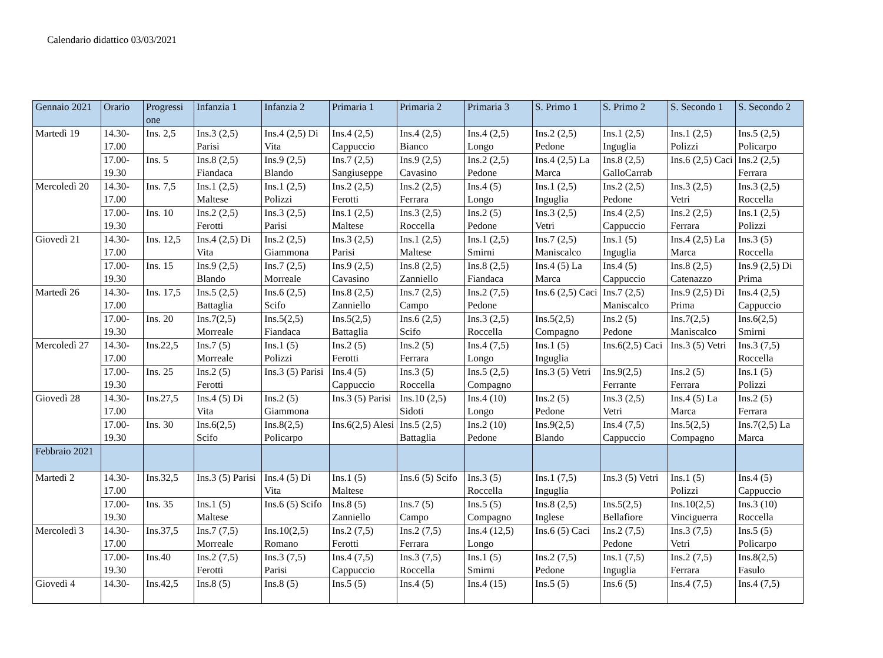Calendario didattico 03/03/2021
| Gennaio 2021 | Orario | Progressi one | Infanzia 1 | Infanzia 2 | Primaria 1 | Primaria 2 | Primaria 3 | S. Primo 1 | S. Primo 2 | S. Secondo 1 | S. Secondo 2 |
| --- | --- | --- | --- | --- | --- | --- | --- | --- | --- | --- | --- |
| Martedì 19 | 14.30-17.00 | Ins. 2,5 | Ins.3 (2,5) Parisi | Ins.4 (2,5) Di Vita | Ins.4 (2,5) Cappuccio | Ins.4 (2,5) Bianco | Ins.4 (2,5) Longo | Ins.2 (2,5) Pedone | Ins.1 (2,5) Inguglia | Ins.1 (2,5) Polizzi | Ins.5 (2,5) Policarpo |
| | 17.00-19.30 | Ins. 5 | Ins.8 (2,5) Fiandaca | Ins.9 (2,5) Blando | Ins.7 (2,5) Sangiuseppe | Ins.9 (2,5) Cavasino | Ins.2 (2,5) Pedone | Ins.4 (2,5) La Marca | Ins.8 (2,5) GalloCarrab | Ins.6 (2,5) Caci | Ins.2 (2,5) Ferrara |
| Mercoledì 20 | 14.30-17.00 | Ins. 7,5 | Ins.1 (2,5) Maltese | Ins.1 (2,5) Polizzi | Ins.2 (2,5) Ferotti | Ins.2 (2,5) Ferrara | Ins.4 (5) Longo | Ins.1 (2,5) Inguglia | Ins.2 (2,5) Pedone | Ins.3 (2,5) Vetri | Ins.3 (2,5) Roccella |
| | 17.00-19.30 | Ins. 10 | Ins.2 (2,5) Ferotti | Ins.3 (2,5) Parisi | Ins.1 (2,5) Maltese | Ins.3 (2,5) Roccella | Ins.2 (5) Pedone | Ins.3 (2,5) Vetri | Ins.4 (2,5) Cappuccio | Ins.2 (2,5) Ferrara | Ins.1 (2,5) Polizzi |
| Giovedì 21 | 14.30-17.00 | Ins. 12,5 | Ins.4 (2,5) Di Vita | Ins.2 (2,5) Giammona | Ins.3 (2,5) Parisi | Ins.1 (2,5) Maltese | Ins.1 (2,5) Smirni | Ins.7 (2,5) Maniscalco | Ins.1 (5) Inguglia | Ins.4 (2,5) La Marca | Ins.3 (5) Roccella |
| | 17.00-19.30 | Ins. 15 | Ins.9 (2,5) Blando | Ins.7 (2,5) Morreale | Ins.9 (2,5) Cavasino | Ins.8 (2,5) Zanniello | Ins.8 (2,5) Fiandaca | Ins.4 (5) La Marca | Ins.4 (5) Cappuccio | Ins.8 (2,5) Catenazzo | Ins.9 (2,5) Di Prima |
| Martedì 26 | 14.30-17.00 | Ins. 17,5 | Ins.5 (2,5) Battaglia | Ins.6 (2,5) Scifo | Ins.8 (2,5) Zanniello | Ins.7 (2,5) Campo | Ins.2 (7,5) Pedone | Ins.6 (2,5) Caci | Ins.7 (2,5) Maniscalco | Ins.9 (2,5) Di Prima | Ins.4 (2,5) Cappuccio |
| | 17.00-19.30 | Ins. 20 | Ins.7(2,5) Morreale | Ins.5(2,5) Fiandaca | Ins.5(2,5) Battaglia | Ins.6 (2,5) Scifo | Ins.3 (2,5) Roccella | Ins.5(2,5) Compagno | Ins.2 (5) Pedone | Ins.7(2,5) Maniscalco | Ins.6(2,5) Smirni |
| Mercoledì 27 | 14.30-17.00 | Ins.22,5 | Ins.7 (5) Morreale | Ins.1 (5) Polizzi | Ins.2 (5) Ferotti | Ins.2 (5) Ferrara | Ins.4 (7,5) Longo | Ins.1 (5) Inguglia | Ins.6(2,5) Caci | Ins.3 (5) Vetri | Ins.3 (7,5) Roccella |
| | 17.00-19.30 | Ins. 25 | Ins.2 (5) Ferotti | Ins.3 (5) Parisi | Ins.4 (5) Cappuccio | Ins.3 (5) Roccella | Ins.5 (2,5) Compagno | Ins.3 (5) Vetri | Ins.9(2,5) Ferrante | Ins.2 (5) Ferrara | Ins.1 (5) Polizzi |
| Giovedì 28 | 14.30-17.00 | Ins.27,5 | Ins.4 (5) Di Vita | Ins.2 (5) Giammona | Ins.3 (5) Parisi | Ins.10 (2,5) Sidoti | Ins.4 (10) Longo | Ins.2 (5) Pedone | Ins.3 (2,5) Vetri | Ins.4 (5) La Marca | Ins.2 (5) Ferrara |
| | 17.00-19.30 | Ins. 30 | Ins.6(2,5) Scifo | Ins.8(2,5) Policarpo | Ins.6(2,5) Alesi | Ins.5 (2,5) Battaglia | Ins.2 (10) Pedone | Ins.9(2,5) Blando | Ins.4 (7,5) Cappuccio | Ins.5(2,5) Compagno | Ins.7(2,5) La Marca |
| Febbraio 2021 | | | | | | | | | | | |
| Martedì 2 | 14.30-17.00 | Ins.32,5 | Ins.3 (5) Parisi | Ins.4 (5) Di Vita | Ins.1 (5) Maltese | Ins.6 (5) Scifo | Ins.3 (5) Roccella | Ins.1 (7,5) Inguglia | Ins.3 (5) Vetri | Ins.1 (5) Polizzi | Ins.4 (5) Cappuccio |
| | 17.00-19.30 | Ins. 35 | Ins.1 (5) Maltese | Ins.6 (5) Scifo | Ins.8 (5) Zanniello | Ins.7 (5) Campo | Ins.5 (5) Compagno | Ins.8 (2,5) Inglese | Ins.5(2,5) Bellafiore | Ins.10(2,5) Vinciguerra | Ins.3 (10) Roccella |
| Mercoledì 3 | 14.30-17.00 | Ins.37,5 | Ins.7 (7,5) Morreale | Ins.10(2,5) Romano | Ins.2 (7,5) Ferotti | Ins.2 (7,5) Ferrara | Ins.4 (12,5) Longo | Ins.6 (5) Caci | Ins.2 (7,5) Pedone | Ins.3 (7,5) Vetri | Ins.5 (5) Policarpo |
| | 17.00-19.30 | Ins.40 | Ins.2 (7,5) Ferotti | Ins.3 (7,5) Parisi | Ins.4 (7,5) Cappuccio | Ins.3 (7,5) Roccella | Ins.1 (5) Smirni | Ins.2 (7,5) Pedone | Ins.1 (7,5) Inguglia | Ins.2 (7,5) Ferrara | Ins.8(2,5) Fasulo |
| Giovedì 4 | 14.30- | Ins.42,5 | Ins.8 (5) | Ins.8 (5) | Ins.5 (5) | Ins.4 (5) | Ins.4 (15) | Ins.5 (5) | Ins.6 (5) | Ins.4 (7,5) | Ins.4 (7,5) |